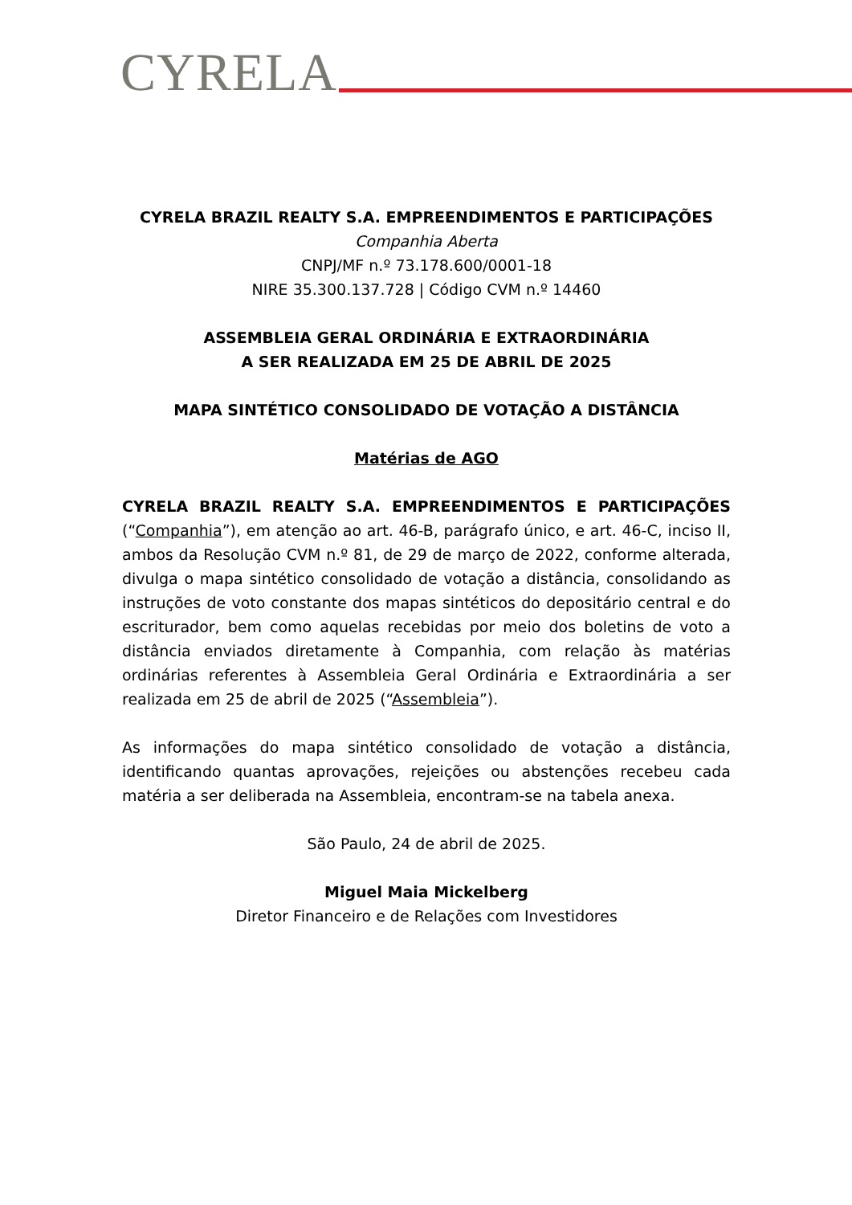CYRELA
CYRELA BRAZIL REALTY S.A. EMPREENDIMENTOS E PARTICIPAÇÕES
Companhia Aberta
CNPJ/MF n.º 73.178.600/0001-18
NIRE 35.300.137.728 | Código CVM n.º 14460
ASSEMBLEIA GERAL ORDINÁRIA E EXTRAORDINÁRIA
A SER REALIZADA EM 25 DE ABRIL DE 2025
MAPA SINTÉTICO CONSOLIDADO DE VOTAÇÃO A DISTÂNCIA
Matérias de AGO
CYRELA BRAZIL REALTY S.A. EMPREENDIMENTOS E PARTICIPAÇÕES (“Companhia”), em atenção ao art. 46-B, parágrafo único, e art. 46-C, inciso II, ambos da Resolução CVM n.º 81, de 29 de março de 2022, conforme alterada, divulga o mapa sintético consolidado de votação a distância, consolidando as instruções de voto constante dos mapas sintéticos do depositário central e do escriturador, bem como aquelas recebidas por meio dos boletins de voto a distância enviados diretamente à Companhia, com relação às matérias ordinárias referentes à Assembleia Geral Ordinária e Extraordinária a ser realizada em 25 de abril de 2025 (“Assembleia”).
As informações do mapa sintético consolidado de votação a distância, identificando quantas aprovações, rejeições ou abstenções recebeu cada matéria a ser deliberada na Assembleia, encontram-se na tabela anexa.
São Paulo, 24 de abril de 2025.
Miguel Maia Mickelberg
Diretor Financeiro e de Relações com Investidores